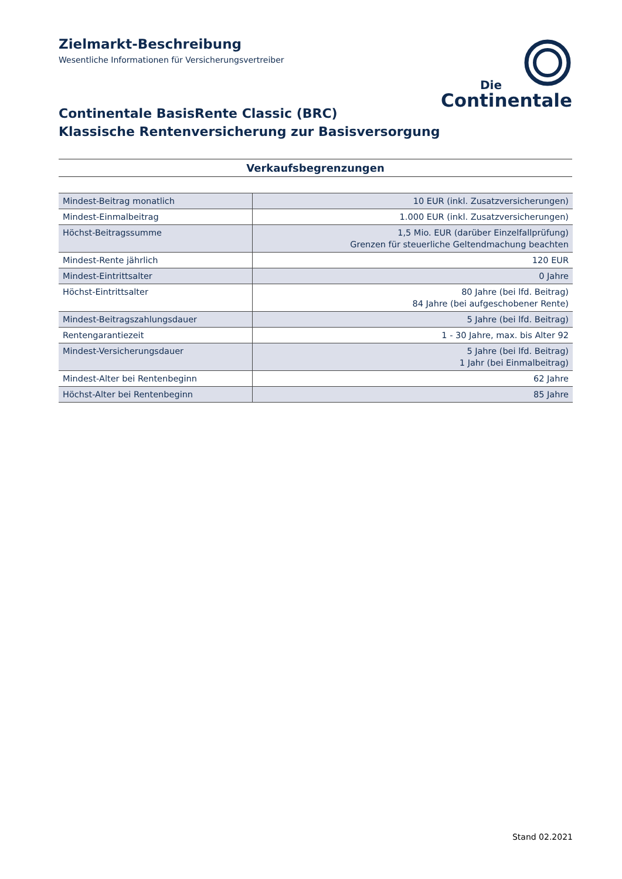Zielmarkt-Beschreibung
Wesentliche Informationen für Versicherungsvertreiber
Die
Continentale
Continentale BasisRente Classic (BRC)
Klassische Rentenversicherung zur Basisversorgung
Verkaufsbegrenzungen
| Mindest-Beitrag monatlich | 10 EUR (inkl. Zusatzversicherungen) |
| Mindest-Einmalbeitrag | 1.000 EUR (inkl. Zusatzversicherungen) |
| Höchst-Beitragssumme | 1,5 Mio. EUR (darüber Einzelfallprüfung) Grenzen für steuerliche Geltendmachung beachten |
| Mindest-Rente jährlich | 120 EUR |
| Mindest-Eintrittsalter | 0 Jahre |
| Höchst-Eintrittsalter | 80 Jahre (bei lfd. Beitrag) 84 Jahre (bei aufgeschobener Rente) |
| Mindest-Beitragszahlungsdauer | 5 Jahre (bei lfd. Beitrag) |
| Rentengarantiezeit | 1 - 30 Jahre, max. bis Alter 92 |
| Mindest-Versicherungsdauer | 5 Jahre (bei lfd. Beitrag) 1 Jahr (bei Einmalbeitrag) |
| Mindest-Alter bei Rentenbeginn | 62 Jahre |
| Höchst-Alter bei Rentenbeginn | 85 Jahre |
Stand 02.2021